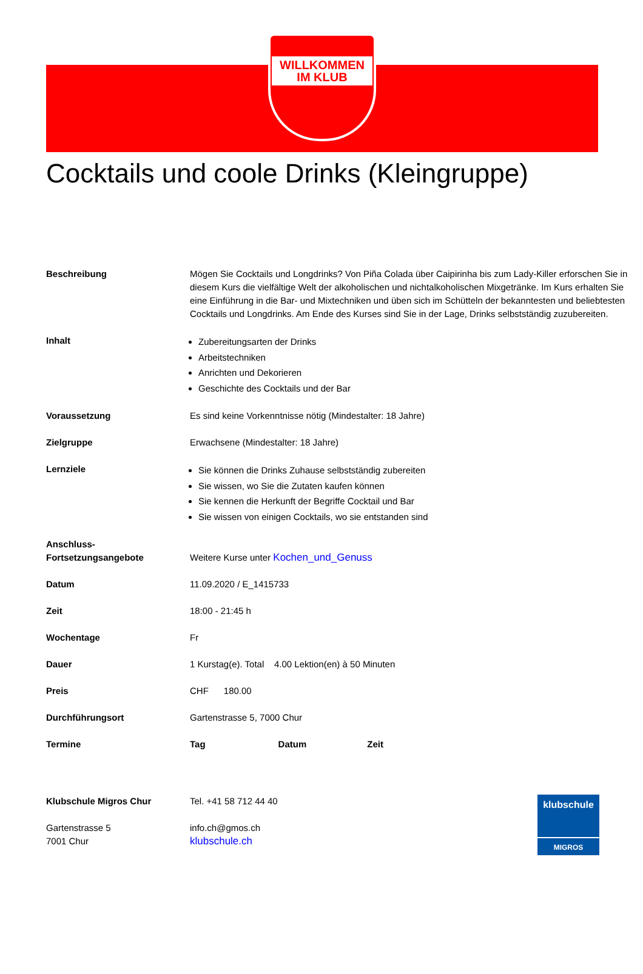WILLKOMMEN
IM KLUB
Cocktails und coole Drinks (Kleingruppe)
| Beschreibung | Mögen Sie Cocktails und Longdrinks? Von Piña Colada über Caipirinha bis zum Lady-Killer erforschen Sie in diesem Kurs die vielfältige Welt der alkoholischen und nichtalkoholischen Mixgetränke. Im Kurs erhalten Sie eine Einführung in die Bar- und Mixtechniken und üben sich im Schütteln der bekanntesten und beliebtesten Cocktails und Longdrinks. Am Ende des Kurses sind Sie in der Lage, Drinks selbstständig zuzubereiten. |
| Inhalt | Zubereitungsarten der Drinks Arbeitstechniken Anrichten und Dekorieren Geschichte des Cocktails und der Bar |
| Voraussetzung | Es sind keine Vorkenntnisse nötig (Mindestalter: 18 Jahre) |
| Zielgruppe | Erwachsene (Mindestalter: 18 Jahre) |
| Lernziele | Sie können die Drinks Zuhause selbstständig zubereiten Sie wissen, wo Sie die Zutaten kaufen können Sie kennen die Herkunft der Begriffe Cocktail und Bar Sie wissen von einigen Cocktails, wo sie entstanden sind |
| Anschluss- Fortsetzungsangebote | Weitere Kurse unter Kochen_und_Genuss |
| Datum | 11.09.2020 / E_1415733 |
| Zeit | 18:00 - 21:45 h |
| Wochentage | Fr |
| Dauer | 1 Kurstag(e). Total 4.00 Lektion(en) à 50 Minuten |
| Preis | CHF 180.00 |
| Durchführungsort | Gartenstrasse 5, 7000 Chur |
| Termine | Tag Datum Zeit |
Klubschule Migros Chur
Gartenstrasse 5
7001 Chur
Tel. +41 58 712 44 40
info.ch@gmos.ch
klubschule.ch
klubschule
MIGROS